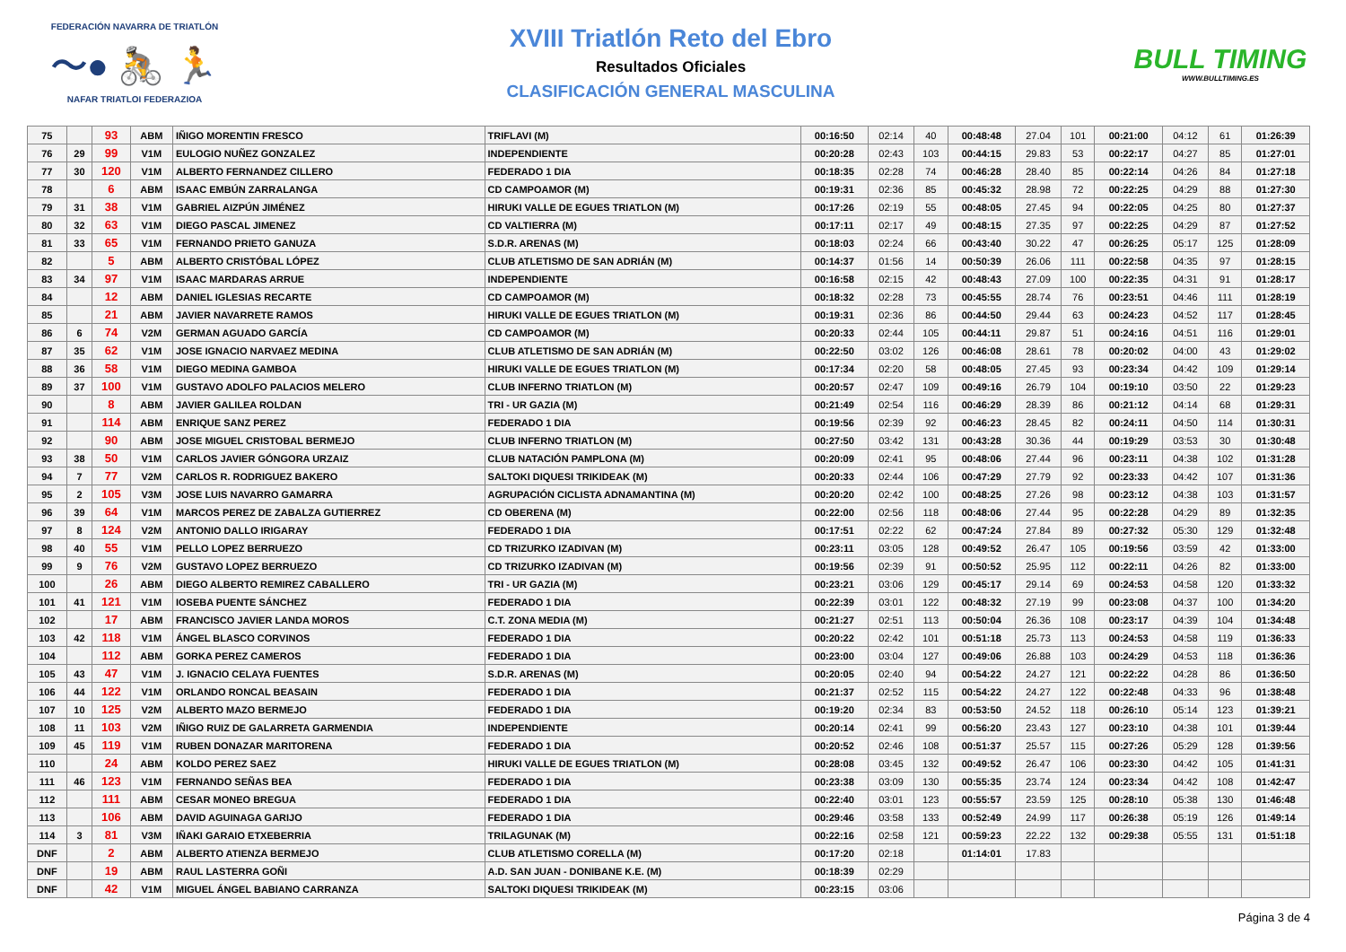FEDERACIÓN NAVARRA DE TRIATLÓN
〜● 🚴 🏃
NAFAR TRIATLOI FEDERAZIOA
XVIII Triatlón Reto del Ebro
Resultados Oficiales
CLASIFICACIÓN GENERAL MASCULINA
BULL TIMING
WWW.BULLTIMING.ES
| 75 | | 93 | ABM | IÑIGO MORENTIN FRESCO | TRIFLAVI (M) | 00:16:50 | 02:14 | 40 | 00:48:48 | 27.04 | 101 | 00:21:00 | 04:12 | 61 | 01:26:39 |
| 76 | 29 | 99 | V1M | EULOGIO NUÑEZ GONZALEZ | INDEPENDIENTE | 00:20:28 | 02:43 | 103 | 00:44:15 | 29.83 | 53 | 00:22:17 | 04:27 | 85 | 01:27:01 |
| 77 | 30 | 120 | V1M | ALBERTO FERNANDEZ CILLERO | FEDERADO 1 DIA | 00:18:35 | 02:28 | 74 | 00:46:28 | 28.40 | 85 | 00:22:14 | 04:26 | 84 | 01:27:18 |
| 78 | | 6 | ABM | ISAAC EMBÚN ZARRALANGA | CD CAMPOAMOR (M) | 00:19:31 | 02:36 | 85 | 00:45:32 | 28.98 | 72 | 00:22:25 | 04:29 | 88 | 01:27:30 |
| 79 | 31 | 38 | V1M | GABRIEL AIZPÚN JIMÉNEZ | HIRUKI VALLE DE EGUES TRIATLON (M) | 00:17:26 | 02:19 | 55 | 00:48:05 | 27.45 | 94 | 00:22:05 | 04:25 | 80 | 01:27:37 |
| 80 | 32 | 63 | V1M | DIEGO PASCAL JIMENEZ | CD VALTIERRA (M) | 00:17:11 | 02:17 | 49 | 00:48:15 | 27.35 | 97 | 00:22:25 | 04:29 | 87 | 01:27:52 |
| 81 | 33 | 65 | V1M | FERNANDO PRIETO GANUZA | S.D.R. ARENAS (M) | 00:18:03 | 02:24 | 66 | 00:43:40 | 30.22 | 47 | 00:26:25 | 05:17 | 125 | 01:28:09 |
| 82 | | 5 | ABM | ALBERTO CRISTÓBAL LÓPEZ | CLUB ATLETISMO DE SAN ADRIÁN (M) | 00:14:37 | 01:56 | 14 | 00:50:39 | 26.06 | 111 | 00:22:58 | 04:35 | 97 | 01:28:15 |
| 83 | 34 | 97 | V1M | ISAAC MARDARAS ARRUE | INDEPENDIENTE | 00:16:58 | 02:15 | 42 | 00:48:43 | 27.09 | 100 | 00:22:35 | 04:31 | 91 | 01:28:17 |
| 84 | | 12 | ABM | DANIEL IGLESIAS RECARTE | CD CAMPOAMOR (M) | 00:18:32 | 02:28 | 73 | 00:45:55 | 28.74 | 76 | 00:23:51 | 04:46 | 111 | 01:28:19 |
| 85 | | 21 | ABM | JAVIER NAVARRETE RAMOS | HIRUKI VALLE DE EGUES TRIATLON (M) | 00:19:31 | 02:36 | 86 | 00:44:50 | 29.44 | 63 | 00:24:23 | 04:52 | 117 | 01:28:45 |
| 86 | 6 | 74 | V2M | GERMAN AGUADO GARCÍA | CD CAMPOAMOR (M) | 00:20:33 | 02:44 | 105 | 00:44:11 | 29.87 | 51 | 00:24:16 | 04:51 | 116 | 01:29:01 |
| 87 | 35 | 62 | V1M | JOSE IGNACIO NARVAEZ MEDINA | CLUB ATLETISMO DE SAN ADRIÁN (M) | 00:22:50 | 03:02 | 126 | 00:46:08 | 28.61 | 78 | 00:20:02 | 04:00 | 43 | 01:29:02 |
| 88 | 36 | 58 | V1M | DIEGO MEDINA GAMBOA | HIRUKI VALLE DE EGUES TRIATLON (M) | 00:17:34 | 02:20 | 58 | 00:48:05 | 27.45 | 93 | 00:23:34 | 04:42 | 109 | 01:29:14 |
| 89 | 37 | 100 | V1M | GUSTAVO ADOLFO PALACIOS MELERO | CLUB INFERNO TRIATLON (M) | 00:20:57 | 02:47 | 109 | 00:49:16 | 26.79 | 104 | 00:19:10 | 03:50 | 22 | 01:29:23 |
| 90 | | 8 | ABM | JAVIER GALILEA ROLDAN | TRI - UR GAZIA (M) | 00:21:49 | 02:54 | 116 | 00:46:29 | 28.39 | 86 | 00:21:12 | 04:14 | 68 | 01:29:31 |
| 91 | | 114 | ABM | ENRIQUE SANZ PEREZ | FEDERADO 1 DIA | 00:19:56 | 02:39 | 92 | 00:46:23 | 28.45 | 82 | 00:24:11 | 04:50 | 114 | 01:30:31 |
| 92 | | 90 | ABM | JOSE MIGUEL CRISTOBAL BERMEJO | CLUB INFERNO TRIATLON (M) | 00:27:50 | 03:42 | 131 | 00:43:28 | 30.36 | 44 | 00:19:29 | 03:53 | 30 | 01:30:48 |
| 93 | 38 | 50 | V1M | CARLOS JAVIER GÓNGORA URZAIZ | CLUB NATACIÓN PAMPLONA (M) | 00:20:09 | 02:41 | 95 | 00:48:06 | 27.44 | 96 | 00:23:11 | 04:38 | 102 | 01:31:28 |
| 94 | 7 | 77 | V2M | CARLOS R. RODRIGUEZ BAKERO | SALTOKI DIQUESI TRIKIDEAK (M) | 00:20:33 | 02:44 | 106 | 00:47:29 | 27.79 | 92 | 00:23:33 | 04:42 | 107 | 01:31:36 |
| 95 | 2 | 105 | V3M | JOSE LUIS NAVARRO GAMARRA | AGRUPACIÓN CICLISTA ADNAMANTINA (M) | 00:20:20 | 02:42 | 100 | 00:48:25 | 27.26 | 98 | 00:23:12 | 04:38 | 103 | 01:31:57 |
| 96 | 39 | 64 | V1M | MARCOS PEREZ DE ZABALZA GUTIERREZ | CD OBERENA (M) | 00:22:00 | 02:56 | 118 | 00:48:06 | 27.44 | 95 | 00:22:28 | 04:29 | 89 | 01:32:35 |
| 97 | 8 | 124 | V2M | ANTONIO DALLO IRIGARAY | FEDERADO 1 DIA | 00:17:51 | 02:22 | 62 | 00:47:24 | 27.84 | 89 | 00:27:32 | 05:30 | 129 | 01:32:48 |
| 98 | 40 | 55 | V1M | PELLO LOPEZ BERRUEZO | CD TRIZURKO IZADIVAN (M) | 00:23:11 | 03:05 | 128 | 00:49:52 | 26.47 | 105 | 00:19:56 | 03:59 | 42 | 01:33:00 |
| 99 | 9 | 76 | V2M | GUSTAVO LOPEZ BERRUEZO | CD TRIZURKO IZADIVAN (M) | 00:19:56 | 02:39 | 91 | 00:50:52 | 25.95 | 112 | 00:22:11 | 04:26 | 82 | 01:33:00 |
| 100 | | 26 | ABM | DIEGO ALBERTO REMIREZ CABALLERO | TRI - UR GAZIA (M) | 00:23:21 | 03:06 | 129 | 00:45:17 | 29.14 | 69 | 00:24:53 | 04:58 | 120 | 01:33:32 |
| 101 | 41 | 121 | V1M | IOSEBA PUENTE SÁNCHEZ | FEDERADO 1 DIA | 00:22:39 | 03:01 | 122 | 00:48:32 | 27.19 | 99 | 00:23:08 | 04:37 | 100 | 01:34:20 |
| 102 | | 17 | ABM | FRANCISCO JAVIER LANDA MOROS | C.T. ZONA MEDIA (M) | 00:21:27 | 02:51 | 113 | 00:50:04 | 26.36 | 108 | 00:23:17 | 04:39 | 104 | 01:34:48 |
| 103 | 42 | 118 | V1M | ÁNGEL BLASCO CORVINOS | FEDERADO 1 DIA | 00:20:22 | 02:42 | 101 | 00:51:18 | 25.73 | 113 | 00:24:53 | 04:58 | 119 | 01:36:33 |
| 104 | | 112 | ABM | GORKA PEREZ CAMEROS | FEDERADO 1 DIA | 00:23:00 | 03:04 | 127 | 00:49:06 | 26.88 | 103 | 00:24:29 | 04:53 | 118 | 01:36:36 |
| 105 | 43 | 47 | V1M | J. IGNACIO CELAYA FUENTES | S.D.R. ARENAS (M) | 00:20:05 | 02:40 | 94 | 00:54:22 | 24.27 | 121 | 00:22:22 | 04:28 | 86 | 01:36:50 |
| 106 | 44 | 122 | V1M | ORLANDO RONCAL BEASAIN | FEDERADO 1 DIA | 00:21:37 | 02:52 | 115 | 00:54:22 | 24.27 | 122 | 00:22:48 | 04:33 | 96 | 01:38:48 |
| 107 | 10 | 125 | V2M | ALBERTO MAZO BERMEJO | FEDERADO 1 DIA | 00:19:20 | 02:34 | 83 | 00:53:50 | 24.52 | 118 | 00:26:10 | 05:14 | 123 | 01:39:21 |
| 108 | 11 | 103 | V2M | IÑIGO RUIZ DE GALARRETA GARMENDIA | INDEPENDIENTE | 00:20:14 | 02:41 | 99 | 00:56:20 | 23.43 | 127 | 00:23:10 | 04:38 | 101 | 01:39:44 |
| 109 | 45 | 119 | V1M | RUBEN DONAZAR MARITORENA | FEDERADO 1 DIA | 00:20:52 | 02:46 | 108 | 00:51:37 | 25.57 | 115 | 00:27:26 | 05:29 | 128 | 01:39:56 |
| 110 | | 24 | ABM | KOLDO PEREZ SAEZ | HIRUKI VALLE DE EGUES TRIATLON (M) | 00:28:08 | 03:45 | 132 | 00:49:52 | 26.47 | 106 | 00:23:30 | 04:42 | 105 | 01:41:31 |
| 111 | 46 | 123 | V1M | FERNANDO SEÑAS BEA | FEDERADO 1 DIA | 00:23:38 | 03:09 | 130 | 00:55:35 | 23.74 | 124 | 00:23:34 | 04:42 | 108 | 01:42:47 |
| 112 | | 111 | ABM | CESAR MONEO BREGUA | FEDERADO 1 DIA | 00:22:40 | 03:01 | 123 | 00:55:57 | 23.59 | 125 | 00:28:10 | 05:38 | 130 | 01:46:48 |
| 113 | | 106 | ABM | DAVID AGUINAGA GARIJO | FEDERADO 1 DIA | 00:29:46 | 03:58 | 133 | 00:52:49 | 24.99 | 117 | 00:26:38 | 05:19 | 126 | 01:49:14 |
| 114 | 3 | 81 | V3M | IÑAKI GARAIO ETXEBERRIA | TRILAGUNAK (M) | 00:22:16 | 02:58 | 121 | 00:59:23 | 22.22 | 132 | 00:29:38 | 05:55 | 131 | 01:51:18 |
| DNF | | 2 | ABM | ALBERTO ATIENZA BERMEJO | CLUB ATLETISMO CORELLA (M) | 00:17:20 | 02:18 | | 01:14:01 | 17.83 | | | | | |
| DNF | | 19 | ABM | RAUL LASTERRA GOÑI | A.D. SAN JUAN - DONIBANE K.E. (M) | 00:18:39 | 02:29 | | | | | | | | |
| DNF | | 42 | V1M | MIGUEL ÁNGEL BABIANO CARRANZA | SALTOKI DIQUESI TRIKIDEAK (M) | 00:23:15 | 03:06 | | | | | | | | |
Página 3 de 4